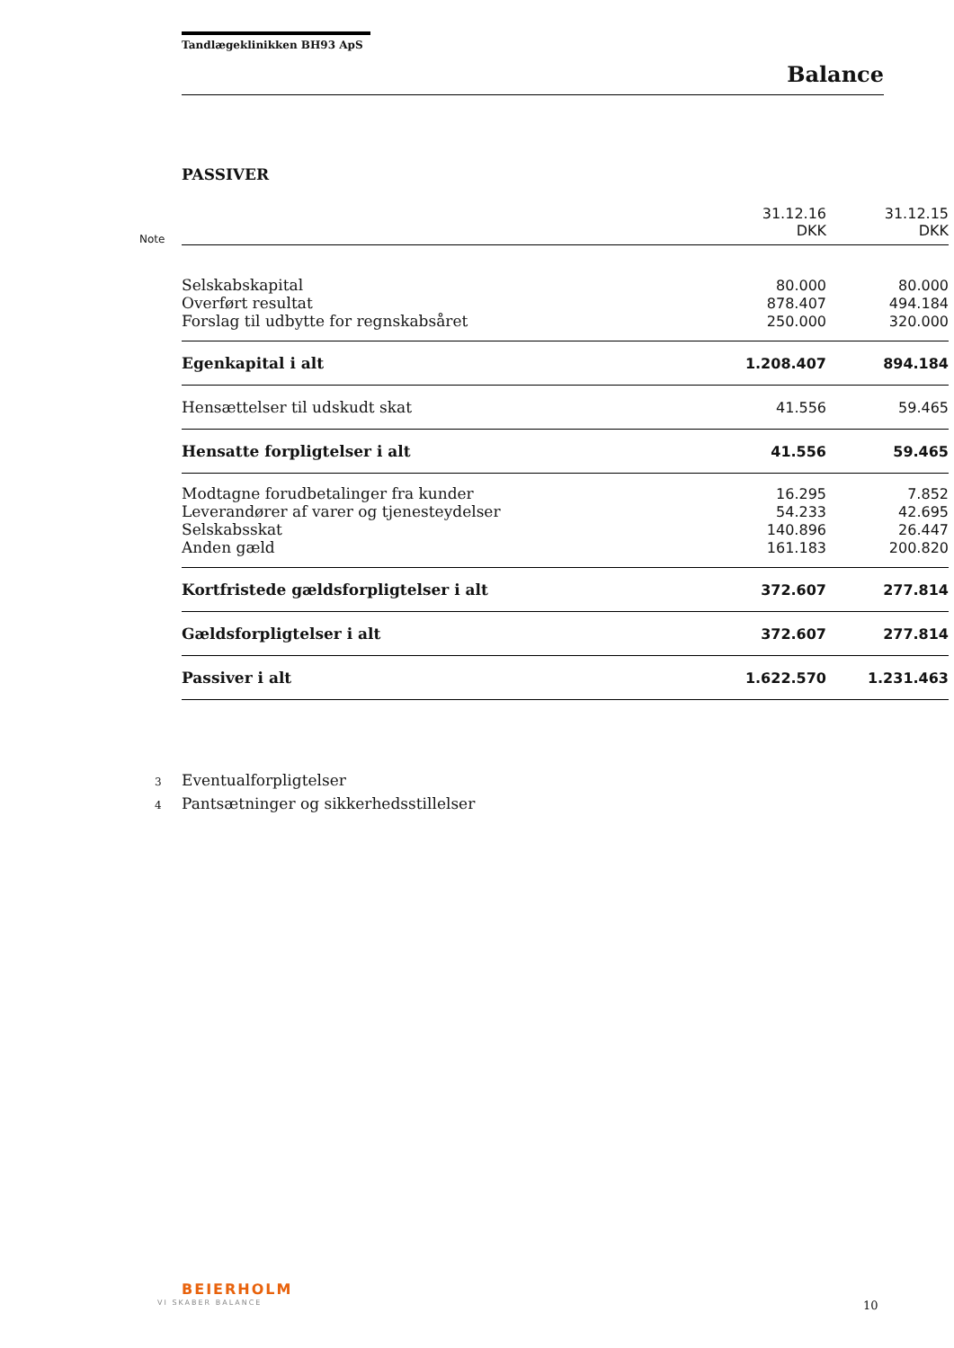Tandlægeklinikken BH93 ApS
Balance
PASSIVER
| Note | | 31.12.16 DKK | 31.12.15 DKK |
| | Selskabskapital | 80.000 | 80.000 |
| | Overført resultat | 878.407 | 494.184 |
| | Forslag til udbytte for regnskabsåret | 250.000 | 320.000 |
| | Egenkapital i alt | 1.208.407 | 894.184 |
| | Hensættelser til udskudt skat | 41.556 | 59.465 |
| | Hensatte forpligtelser i alt | 41.556 | 59.465 |
| | Modtagne forudbetalinger fra kunder | 16.295 | 7.852 |
| | Leverandører af varer og tjenesteydelser | 54.233 | 42.695 |
| | Selskabsskat | 140.896 | 26.447 |
| | Anden gæld | 161.183 | 200.820 |
| | Kortfristede gældsforpligtelser i alt | 372.607 | 277.814 |
| | Gældsforpligtelser i alt | 372.607 | 277.814 |
| | Passiver i alt | 1.622.570 | 1.231.463 |
3 Eventualforpligtelser
4 Pantsætninger og sikkerhedsstillelser
BEIERHOLM
VI SKABER BALANCE 10